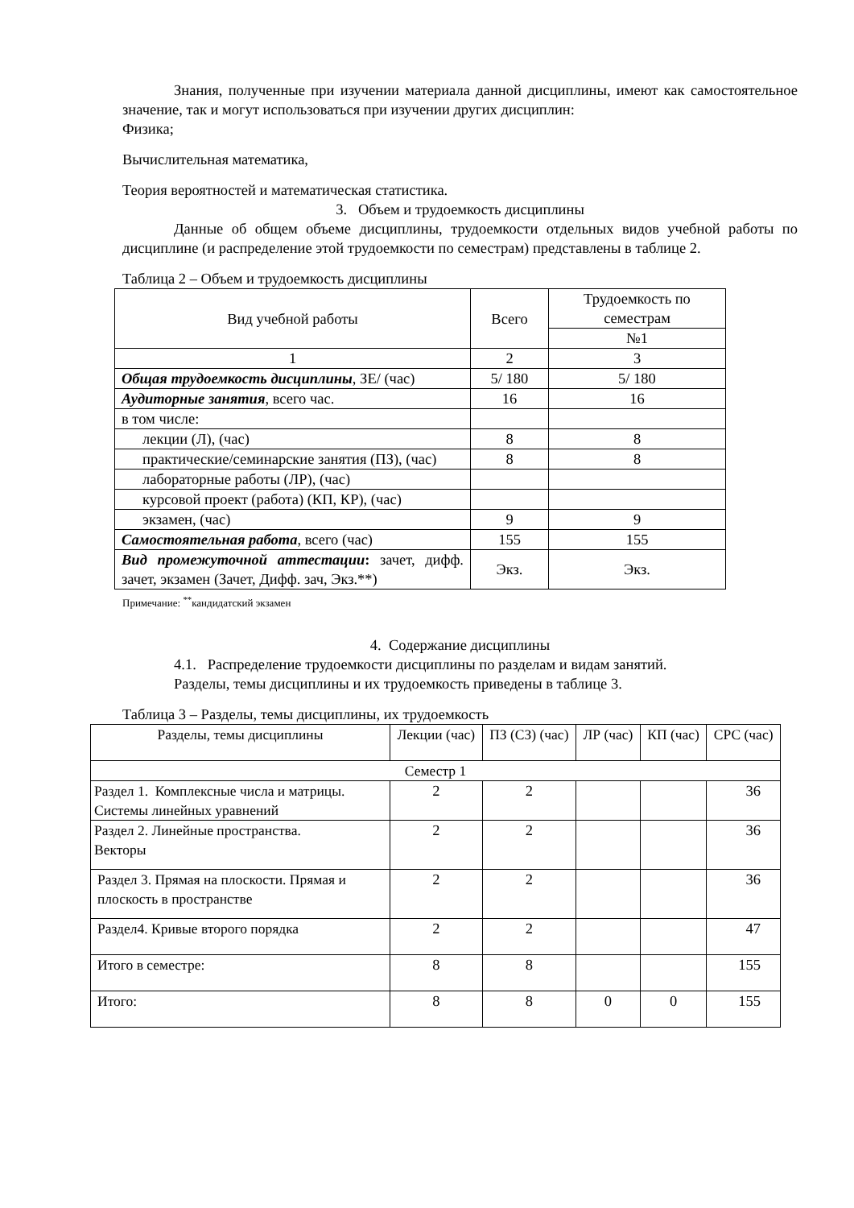Знания, полученные при изучении материала данной дисциплины, имеют как самостоятельное значение, так и могут использоваться при изучении других дисциплин:
Физика;
Вычислительная математика,
Теория вероятностей и математическая статистика.
3. Объем и трудоемкость дисциплины
Данные об общем объеме дисциплины, трудоемкости отдельных видов учебной работы по дисциплине (и распределение этой трудоемкости по семестрам) представлены в таблице 2.
Таблица 2 – Объем и трудоемкость дисциплины
| Вид учебной работы | Всего | Трудоемкость по семестрам |
| --- | --- | --- |
| | | №1 |
| 1 | 2 | 3 |
| Общая трудоемкость дисциплины , ЗЕ/ (час) | 5/ 180 | 5/ 180 |
| Аудиторные занятия , всего час. | 16 | 16 |
| в том числе: | | |
| лекции (Л), (час) | 8 | 8 |
| практические/семинарские занятия (ПЗ), (час) | 8 | 8 |
| лабораторные работы (ЛР), (час) | | |
| курсовой проект (работа) (КП, КР), (час) | | |
| экзамен, (час) | 9 | 9 |
| Самостоятельная работа , всего (час) | 155 | 155 |
| Вид промежуточной аттестации : зачет, дифф. зачет, экзамен (Зачет, Дифф. зач, Экз.**) | Экз. | Экз. |
Примечание: <sup>**</sup>кандидатский экзамен
4. Содержание дисциплины
4.1. Распределение трудоемкости дисциплины по разделам и видам занятий.
Разделы, темы дисциплины и их трудоемкость приведены в таблице 3.
Таблица 3 – Разделы, темы дисциплины, их трудоемкость
| Разделы, темы дисциплины | Лекции (час) | ПЗ (СЗ) (час) | ЛР (час) | КП (час) | СРС (час) |
| --- | --- | --- | --- | --- | --- |
| Семестр 1 | | | | | |
| Раздел 1. Комплексные числа и матрицы. Системы линейных уравнений | 2 | 2 | | | 36 |
| Раздел 2. Линейные пространства. Векторы | 2 | 2 | | | 36 |
| Раздел 3. Прямая на плоскости. Прямая и плоскость в пространстве | 2 | 2 | | | 36 |
| Раздел4. Кривые второго порядка | 2 | 2 | | | 47 |
| Итого в семестре: | 8 | 8 | | | 155 |
| Итого: | 8 | 8 | 0 | 0 | 155 |